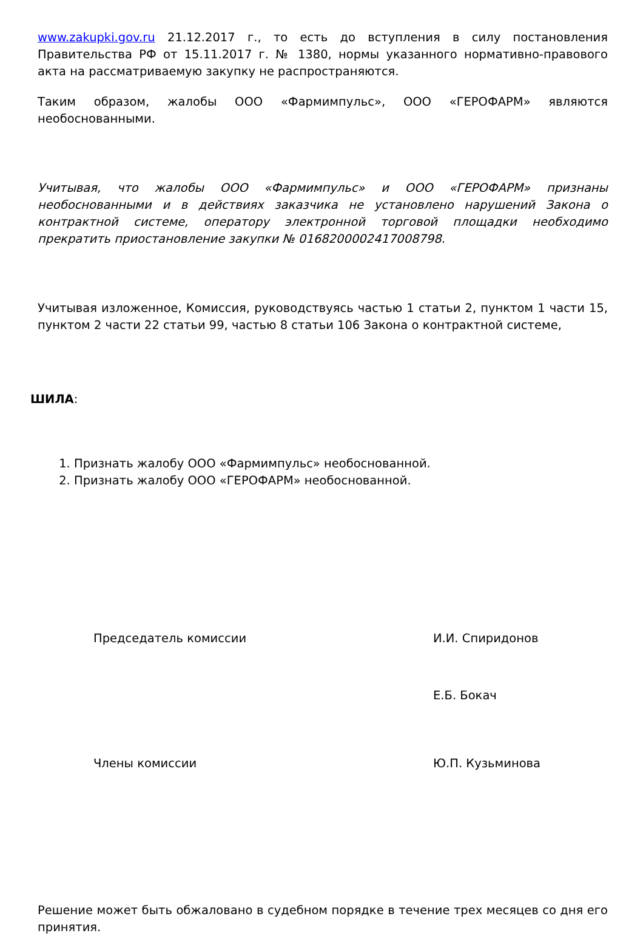www.zakupki.gov.ru 21.12.2017 г., то есть до вступления в силу постановления Правительства РФ от 15.11.2017 г. № 1380, нормы указанного нормативно-правового акта на рассматриваемую закупку не распространяются.
Таким образом, жалобы ООО «Фармимпульс», ООО «ГЕРОФАРМ» являются необоснованными.
Учитывая, что жалобы ООО «Фармимпульс» и ООО «ГЕРОФАРМ» признаны необоснованными и в действиях заказчика не установлено нарушений Закона о контрактной системе, оператору электронной торговой площадки необходимо прекратить приостановление закупки № 0168200002417008798.
Учитывая изложенное, Комиссия, руководствуясь частью 1 статьи 2, пунктом 1 части 15, пунктом 2 части 22 статьи 99, частью 8 статьи 106 Закона о контрактной системе,
ШИЛА:
1. Признать жалобу ООО «Фармимпульс» необоснованной.
2. Признать жалобу ООО «ГЕРОФАРМ» необоснованной.
Председатель комиссии И.И. Спиридонов
Е.Б. Бокач
Члены комиссии Ю.П. Кузьминова
Решение может быть обжаловано в судебном порядке в течение трех месяцев со дня его принятия.